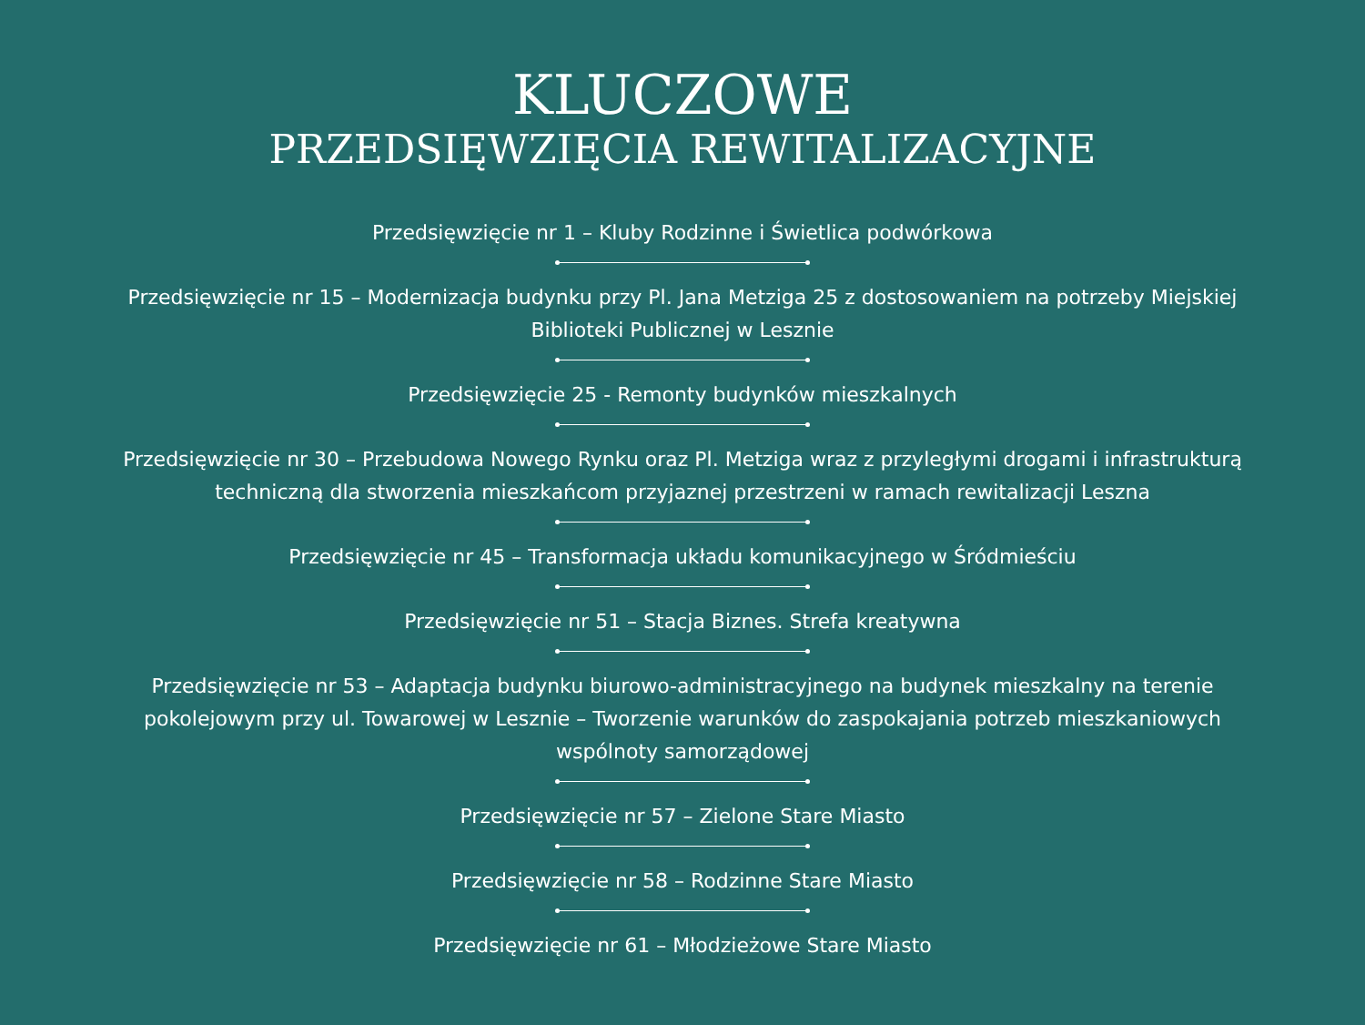KLUCZOWE
PRZEDSIĘWZIĘCIA REWITALIZACYJNE
Przedsięwzięcie nr 1 – Kluby Rodzinne i Świetlica podwórkowa
Przedsięwzięcie nr 15 – Modernizacja budynku przy Pl. Jana Metziga 25 z dostosowaniem na potrzeby Miejskiej Biblioteki Publicznej w Lesznie
Przedsięwzięcie 25 - Remonty budynków mieszkalnych
Przedsięwzięcie nr 30 – Przebudowa Nowego Rynku oraz Pl. Metziga wraz z przyległymi drogami i infrastrukturą techniczną dla stworzenia mieszkańcom przyjaznej przestrzeni w ramach rewitalizacji Leszna
Przedsięwzięcie nr 45 – Transformacja układu komunikacyjnego w Śródmieściu
Przedsięwzięcie nr 51 – Stacja Biznes. Strefa kreatywna
Przedsięwzięcie nr 53 – Adaptacja budynku biurowo-administracyjnego na budynek mieszkalny na terenie pokolejowym przy ul. Towarowej w Lesznie – Tworzenie warunków do zaspokajania potrzeb mieszkaniowych wspólnoty samorządowej
Przedsięwzięcie nr 57 – Zielone Stare Miasto
Przedsięwzięcie nr 58 – Rodzinne Stare Miasto
Przedsięwzięcie nr 61 – Młodzieżowe Stare Miasto